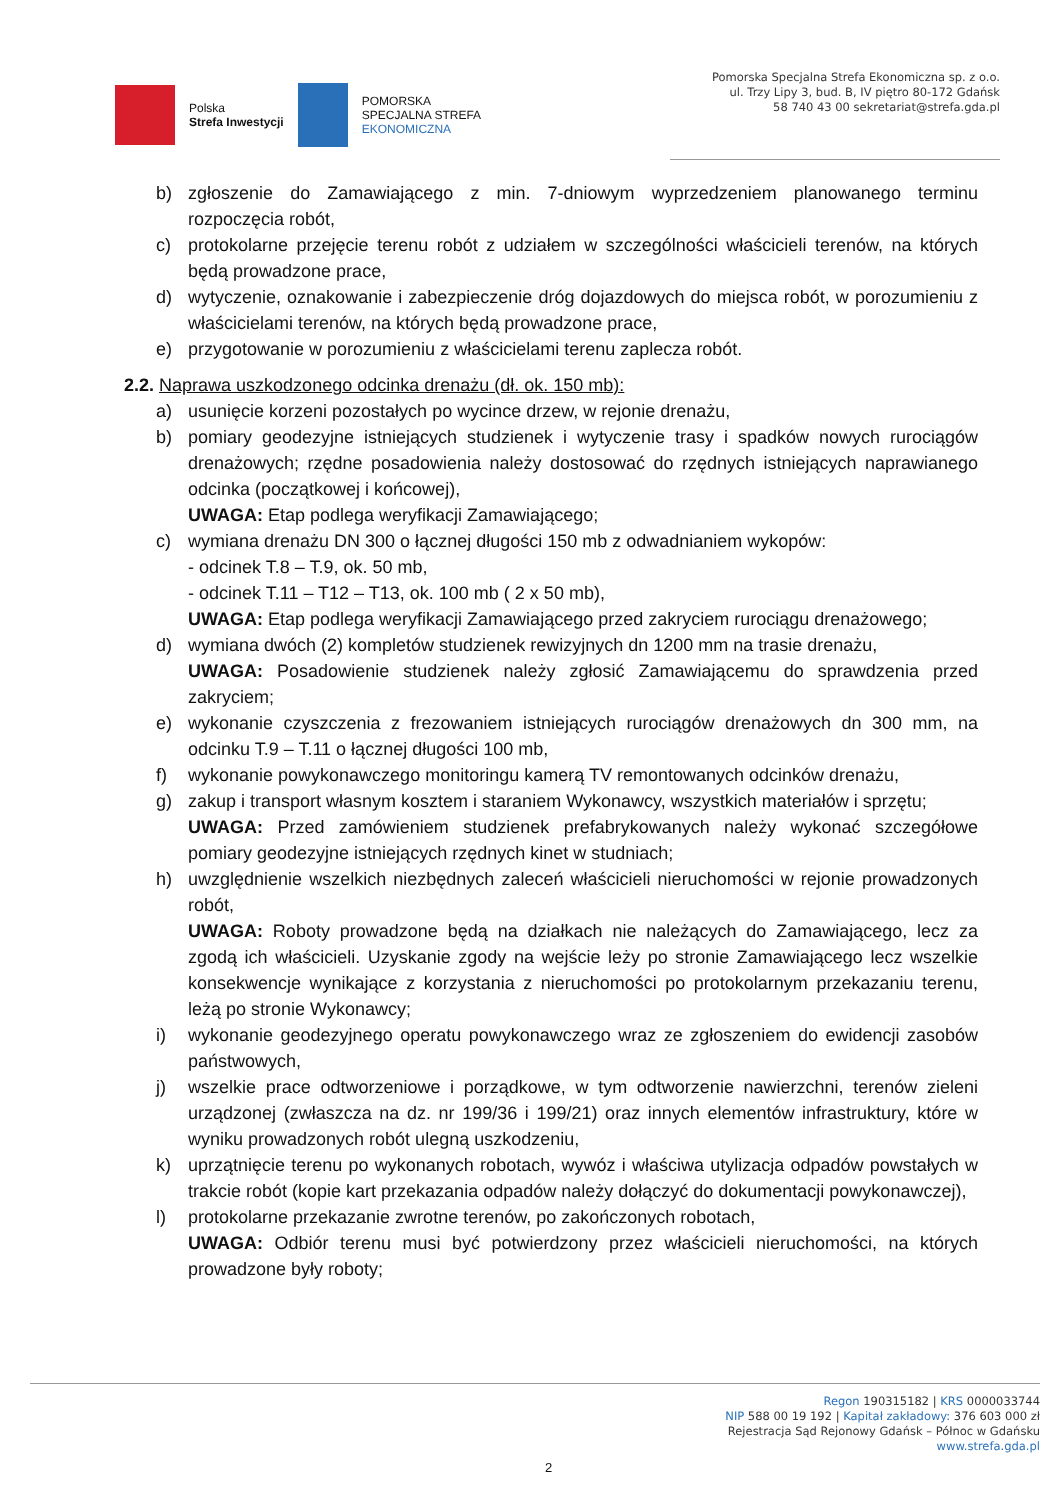Polska
Strefa Inwestycji
POMORSKA
SPECJALNA STREFA
EKONOMICZNA
Pomorska Specjalna Strefa Ekonomiczna sp. z o.o.
ul. Trzy Lipy 3, bud. B, IV piętro 80-172 Gdańsk
58 740 43 00 sekretariat@strefa.gda.pl
b) zgłoszenie do Zamawiającego z min. 7-dniowym wyprzedzeniem planowanego terminu rozpoczęcia robót,
c) protokolarne przejęcie terenu robót z udziałem w szczególności właścicieli terenów, na których będą prowadzone prace,
d) wytyczenie, oznakowanie i zabezpieczenie dróg dojazdowych do miejsca robót, w porozumieniu z właścicielami terenów, na których będą prowadzone prace,
e) przygotowanie w porozumieniu z właścicielami terenu zaplecza robót.
2.2. Naprawa uszkodzonego odcinka drenażu (dł. ok. 150 mb):
a) usunięcie korzeni pozostałych po wycince drzew, w rejonie drenażu,
b) pomiary geodezyjne istniejących studzienek i wytyczenie trasy i spadków nowych rurociągów drenażowych; rzędne posadowienia należy dostosować do rzędnych istniejących naprawianego odcinka (początkowej i końcowej),
UWAGA: Etap podlega weryfikacji Zamawiającego;
c) wymiana drenażu DN 300 o łącznej długości 150 mb z odwadnianiem wykopów:
- odcinek T.8 – T.9, ok. 50 mb,
- odcinek T.11 – T12 – T13, ok. 100 mb ( 2 x 50 mb),
UWAGA: Etap podlega weryfikacji Zamawiającego przed zakryciem rurociągu drenażowego;
d) wymiana dwóch (2) kompletów studzienek rewizyjnych dn 1200 mm na trasie drenażu,
UWAGA: Posadowienie studzienek należy zgłosić Zamawiającemu do sprawdzenia przed zakryciem;
e) wykonanie czyszczenia z frezowaniem istniejących rurociągów drenażowych dn 300 mm, na odcinku T.9 – T.11 o łącznej długości 100 mb,
f) wykonanie powykonawczego monitoringu kamerą TV remontowanych odcinków drenażu,
g) zakup i transport własnym kosztem i staraniem Wykonawcy, wszystkich materiałów i sprzętu;
UWAGA: Przed zamówieniem studzienek prefabrykowanych należy wykonać szczegółowe pomiary geodezyjne istniejących rzędnych kinet w studniach;
h) uwzględnienie wszelkich niezbędnych zaleceń właścicieli nieruchomości w rejonie prowadzonych robót,
UWAGA: Roboty prowadzone będą na działkach nie należących do Zamawiającego, lecz za zgodą ich właścicieli. Uzyskanie zgody na wejście leży po stronie Zamawiającego lecz wszelkie konsekwencje wynikające z korzystania z nieruchomości po protokolarnym przekazaniu terenu, leżą po stronie Wykonawcy;
i) wykonanie geodezyjnego operatu powykonawczego wraz ze zgłoszeniem do ewidencji zasobów państwowych,
j) wszelkie prace odtworzeniowe i porządkowe, w tym odtworzenie nawierzchni, terenów zieleni urządzonej (zwłaszcza na dz. nr 199/36 i 199/21) oraz innych elementów infrastruktury, które w wyniku prowadzonych robót ulegną uszkodzeniu,
k) uprzątnięcie terenu po wykonanych robotach, wywóz i właściwa utylizacja odpadów powstałych w trakcie robót (kopie kart przekazania odpadów należy dołączyć do dokumentacji powykonawczej),
l) protokolarne przekazanie zwrotne terenów, po zakończonych robotach,
UWAGA: Odbiór terenu musi być potwierdzony przez właścicieli nieruchomości, na których prowadzone były roboty;
Regon 190315182 | KRS 0000033744
NIP 588 00 19 192 | Kapitał zakładowy: 376 603 000 zł
Rejestracja Sąd Rejonowy Gdańsk – Północ w Gdańsku
www.strefa.gda.pl
2